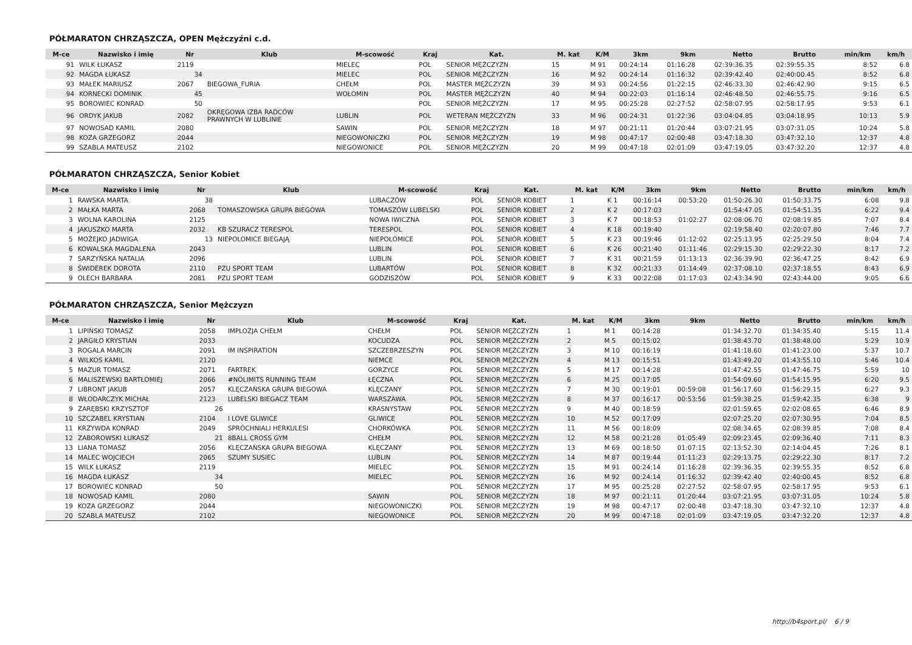PÓŁMARATON CHRZĄSZCZA, OPEN Mężczyźni c.d.
| M-ce | Nazwisko i imię | Nr | Klub | M-scowość | Kraj | Kat. | M. kat | K/M | 3km | 9km | Netto | Brutto | min/km | km/h |
| --- | --- | --- | --- | --- | --- | --- | --- | --- | --- | --- | --- | --- | --- | --- |
| 91 | WILK ŁUKASZ | 2119 | | MIELEC | POL | SENIOR MĘŻCZYZN | 15 | M 91 | 00:24:14 | 01:16:28 | 02:39:36.35 | 02:39:55.35 | 8:52 | 6.8 |
| 92 | MAGDA ŁUKASZ | 34 | | MIELEC | POL | SENIOR MĘŻCZYZN | 16 | M 92 | 00:24:14 | 01:16:32 | 02:39:42.40 | 02:40:00.45 | 8:52 | 6.8 |
| 93 | MAŁEK MARIUSZ | 2067 | BIEGOWA_FURIA | CHEŁM | POL | MASTER MĘŻCZYZN | 39 | M 93 | 00:24:56 | 01:22:15 | 02:46:33.30 | 02:46:42.90 | 9:15 | 6.5 |
| 94 | KORNECKI DOMINIK | 45 | | WOŁOMIN | POL | MASTER MĘŻCZYZN | 40 | M 94 | 00:22:03 | 01:16:14 | 02:46:48.50 | 02:46:55.75 | 9:16 | 6.5 |
| 95 | BOROWIEC KONRAD | 50 | | | POL | SENIOR MĘŻCZYZN | 17 | M 95 | 00:25:28 | 02:27:52 | 02:58:07.95 | 02:58:17.95 | 9:53 | 6.1 |
| 96 | ORDYK JAKUB | 2082 | OKRĘGOWA IZBA RADCÓW PRAWNYCH W LUBLINIE | LUBLIN | POL | WETERAN MĘŻCZYZN | 33 | M 96 | 00:24:31 | 01:22:36 | 03:04:04.85 | 03:04:18.95 | 10:13 | 5.9 |
| 97 | NOWOSAD KAMIL | 2080 | | SAWIN | POL | SENIOR MĘŻCZYZN | 18 | M 97 | 00:21:11 | 01:20:44 | 03:07:21.95 | 03:07:31.05 | 10:24 | 5.8 |
| 98 | KOZA GRZEGORZ | 2044 | | NIEGOWONICZKI | POL | SENIOR MĘŻCZYZN | 19 | M 98 | 00:47:17 | 02:00:48 | 03:47:18.30 | 03:47:32.10 | 12:37 | 4.8 |
| 99 | SZABLA MATEUSZ | 2102 | | NIEGOWONICE | POL | SENIOR MĘŻCZYZN | 20 | M 99 | 00:47:18 | 02:01:09 | 03:47:19.05 | 03:47:32.20 | 12:37 | 4.8 |
PÓŁMARATON CHRZĄSZCZA, Senior Kobiet
| M-ce | Nazwisko i imię | Nr | Klub | M-scowość | Kraj | Kat. | M. kat | K/M | 3km | 9km | Netto | Brutto | min/km | km/h |
| --- | --- | --- | --- | --- | --- | --- | --- | --- | --- | --- | --- | --- | --- | --- |
| 1 | RAWSKA MARTA | 38 | | LUBACZÓW | POL | SENIOR KOBIET | 1 | K 1 | 00:16:14 | 00:53:20 | 01:50:26.30 | 01:50:33.75 | 6:08 | 9.8 |
| 2 | MAŁKA MARTA | 2068 | TOMASZOWSKA GRUPA BIEGOWA | TOMASZÓW LUBELSKI | POL | SENIOR KOBIET | 2 | K 2 | 00:17:03 | | 01:54:47.05 | 01:54:51.35 | 6:22 | 9.4 |
| 3 | WOLNA KAROLINA | 2125 | | NOWA IWICZNA | POL | SENIOR KOBIET | 3 | K 7 | 00:18:53 | 01:02:27 | 02:08:06.70 | 02:08:19.85 | 7:07 | 8.4 |
| 4 | JAKUSZKO MARTA | 2032 | KB SZURACZ TERESPOL | TERESPOL | POL | SENIOR KOBIET | 4 | K 18 | 00:19:40 | | 02:19:58.40 | 02:20:07.80 | 7:46 | 7.7 |
| 5 | MOŻEJKO JADWIGA | 13 | NIEPOLOMICE BIEGAJĄ | NIEPOŁOMICE | POL | SENIOR KOBIET | 5 | K 23 | 00:19:46 | 01:12:02 | 02:25:13.95 | 02:25:29.50 | 8:04 | 7.4 |
| 6 | KOWALSKA MAGDALENA | 2043 | | LUBLIN | POL | SENIOR KOBIET | 6 | K 26 | 00:21:40 | 01:11:46 | 02:29:15.30 | 02:29:22.30 | 8:17 | 7.2 |
| 7 | SARZYŃSKA NATALIA | 2096 | | LUBLIN | POL | SENIOR KOBIET | 7 | K 31 | 00:21:59 | 01:13:13 | 02:36:39.90 | 02:36:47.25 | 8:42 | 6.9 |
| 8 | ŚWIDEREK DOROTA | 2110 | PZU SPORT TEAM | LUBARTÓW | POL | SENIOR KOBIET | 8 | K 32 | 00:21:33 | 01:14:49 | 02:37:08.10 | 02:37:18.55 | 8:43 | 6.9 |
| 9 | OLECH BARBARA | 2081 | PZU SPORT TEAM | GODZISZÓW | POL | SENIOR KOBIET | 9 | K 33 | 00:22:08 | 01:17:03 | 02:43:34.90 | 02:43:44.00 | 9:05 | 6.6 |
PÓŁMARATON CHRZĄSZCZA, Senior Mężczyzn
| M-ce | Nazwisko i imię | Nr | Klub | M-scowość | Kraj | Kat. | M. kat | K/M | 3km | 9km | Netto | Brutto | min/km | km/h |
| --- | --- | --- | --- | --- | --- | --- | --- | --- | --- | --- | --- | --- | --- | --- |
| 1 | LIPIŃSKI TOMASZ | 2058 | IMPLOZJA CHEŁM | CHEŁM | POL | SENIOR MĘŻCZYZN | 1 | M 1 | 00:14:28 | | 01:34:32.70 | 01:34:35.40 | 5:15 | 11.4 |
| 2 | JARGIŁO KRYSTIAN | 2033 | | KOCUDZA | POL | SENIOR MĘŻCZYZN | 2 | M 5 | 00:15:02 | | 01:38:43.70 | 01:38:48.00 | 5:29 | 10.9 |
| 3 | ROGALA MARCIN | 2091 | IM INSPIRATION | SZCZEBRZESZYN | POL | SENIOR MĘŻCZYZN | 3 | M 10 | 00:16:19 | | 01:41:18.60 | 01:41:23.00 | 5:37 | 10.7 |
| 4 | WILKOS KAMIL | 2120 | | NIEMCE | POL | SENIOR MĘŻCZYZN | 4 | M 13 | 00:15:51 | | 01:43:49.20 | 01:43:55.10 | 5:46 | 10.4 |
| 5 | MAZUR TOMASZ | 2071 | FARTREK | GORZYCE | POL | SENIOR MĘŻCZYZN | 5 | M 17 | 00:14:28 | | 01:47:42.55 | 01:47:46.75 | 5:59 | 10 |
| 6 | MALISZEWSKI BARTŁOMIEJ | 2066 | #NOLIMITS RUNNING TEAM | ŁĘCZNA | POL | SENIOR MĘŻCZYZN | 6 | M 25 | 00:17:05 | | 01:54:09.60 | 01:54:15.95 | 6:20 | 9.5 |
| 7 | LIBRONT JAKUB | 2057 | KLĘCZAŃSKA GRUPA BIEGOWA | KLĘCZANY | POL | SENIOR MĘŻCZYZN | 7 | M 30 | 00:19:01 | 00:59:08 | 01:56:17.60 | 01:56:29.15 | 6:27 | 9.3 |
| 8 | WŁODARCZYK MICHAŁ | 2123 | LUBELSKI BIEGACZ TEAM | WARSZAWA | POL | SENIOR MĘŻCZYZN | 8 | M 37 | 00:16:17 | 00:53:56 | 01:59:38.25 | 01:59:42.35 | 6:38 | 9 |
| 9 | ZARĘBSKI KRZYSZTOF | 26 | | KRASNYSTAW | POL | SENIOR MĘŻCZYZN | 9 | M 40 | 00:18:59 | | 02:01:59.65 | 02:02:08.65 | 6:46 | 8.9 |
| 10 | SZCZABEL KRYSTIAN | 2104 | I LOVE GLIWICE | GLIWICE | POL | SENIOR MĘŻCZYZN | 10 | M 52 | 00:17:09 | | 02:07:25.20 | 02:07:30.95 | 7:04 | 8.5 |
| 11 | KRZYWDA KONRAD | 2049 | SPRÓCHNIALI HERKULESI | CHORKÓWKA | POL | SENIOR MĘŻCZYZN | 11 | M 56 | 00:18:09 | | 02:08:34.65 | 02:08:39.85 | 7:08 | 8.4 |
| 12 | ZABOROWSKI ŁUKASZ | 21 | 8BALL CROSS GYM | CHEŁM | POL | SENIOR MĘŻCZYZN | 12 | M 58 | 00:21:28 | 01:05:49 | 02:09:23.45 | 02:09:36.40 | 7:11 | 8.3 |
| 13 | LIANA TOMASZ | 2056 | KLĘCZAŃSKA GRUPA BIEGOWA | KLĘCZANY | POL | SENIOR MĘŻCZYZN | 13 | M 69 | 00:18:50 | 01:07:15 | 02:13:52.30 | 02:14:04.45 | 7:26 | 8.1 |
| 14 | MALEC WOJCIECH | 2065 | SZUMY SUSIEC | LUBLIN | POL | SENIOR MĘŻCZYZN | 14 | M 87 | 00:19:44 | 01:11:23 | 02:29:13.75 | 02:29:22.30 | 8:17 | 7.2 |
| 15 | WILK ŁUKASZ | 2119 | | MIELEC | POL | SENIOR MĘŻCZYZN | 15 | M 91 | 00:24:14 | 01:16:28 | 02:39:36.35 | 02:39:55.35 | 8:52 | 6.8 |
| 16 | MAGDA ŁUKASZ | 34 | | MIELEC | POL | SENIOR MĘŻCZYZN | 16 | M 92 | 00:24:14 | 01:16:32 | 02:39:42.40 | 02:40:00.45 | 8:52 | 6.8 |
| 17 | BOROWIEC KONRAD | 50 | | | POL | SENIOR MĘŻCZYZN | 17 | M 95 | 00:25:28 | 02:27:52 | 02:58:07.95 | 02:58:17.95 | 9:53 | 6.1 |
| 18 | NOWOSAD KAMIL | 2080 | | SAWIN | POL | SENIOR MĘŻCZYZN | 18 | M 97 | 00:21:11 | 01:20:44 | 03:07:21.95 | 03:07:31.05 | 10:24 | 5.8 |
| 19 | KOZA GRZEGORZ | 2044 | | NIEGOWONICZKI | POL | SENIOR MĘŻCZYZN | 19 | M 98 | 00:47:17 | 02:00:48 | 03:47:18.30 | 03:47:32.10 | 12:37 | 4.8 |
| 20 | SZABLA MATEUSZ | 2102 | | NIEGOWONICE | POL | SENIOR MĘŻCZYZN | 20 | M 99 | 00:47:18 | 02:01:09 | 03:47:19.05 | 03:47:32.20 | 12:37 | 4.8 |
http://b4sport.pl/ 6 / 9